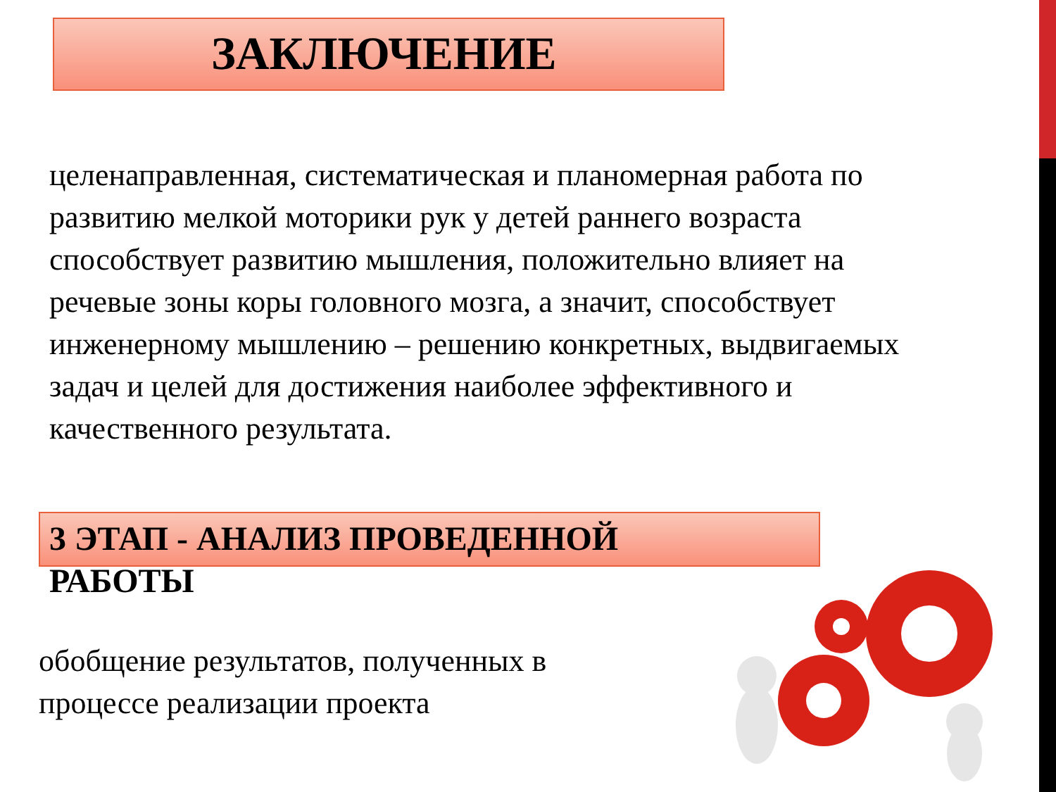ЗАКЛЮЧЕНИЕ
целенаправленная, систематическая и планомерная работа по развитию мелкой моторики рук у детей раннего возраста способствует развитию мышления, положительно влияет на речевые зоны коры головного мозга, а значит, способствует инженерному мышлению – решению конкретных, выдвигаемых задач и целей для достижения наиболее эффективного и качественного результата.
3 ЭТАП - АНАЛИЗ ПРОВЕДЕННОЙ
РАБОТЫ
обобщение результатов, полученных в процессе реализации проекта